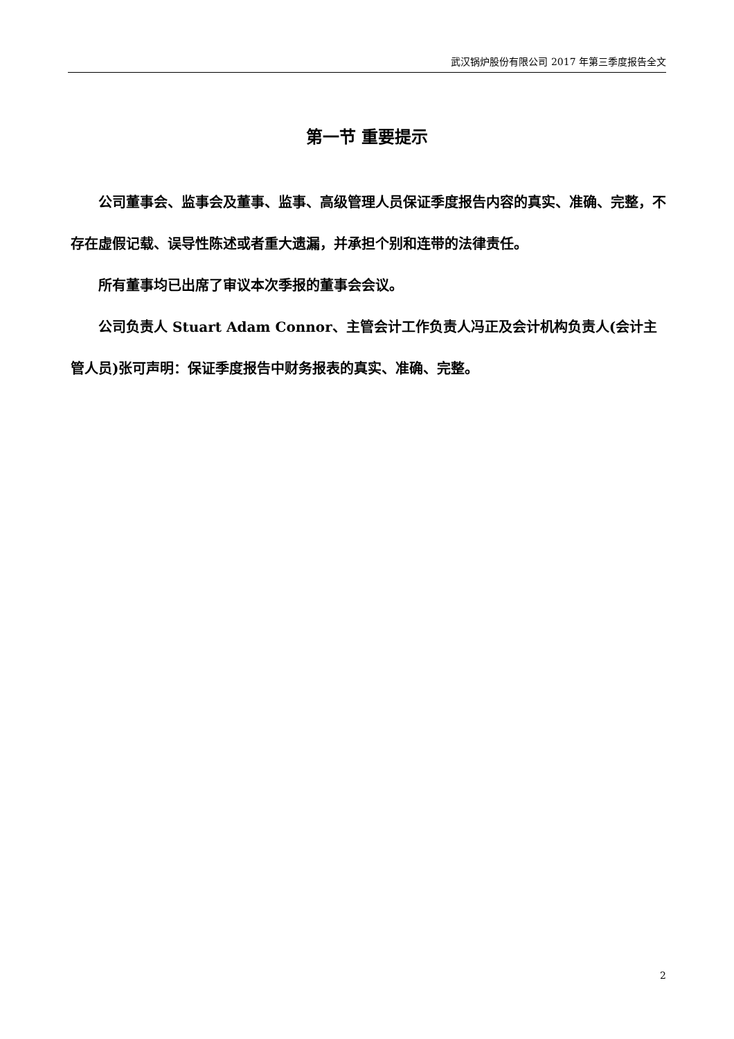武汉锅炉股份有限公司 2017 年第三季度报告全文
第一节 重要提示
公司董事会、监事会及董事、监事、高级管理人员保证季度报告内容的真实、准确、完整，不存在虚假记载、误导性陈述或者重大遗漏，并承担个别和连带的法律责任。
所有董事均已出席了审议本次季报的董事会会议。
公司负责人 Stuart Adam Connor、主管会计工作负责人冯正及会计机构负责人(会计主管人员)张可声明：保证季度报告中财务报表的真实、准确、完整。
2